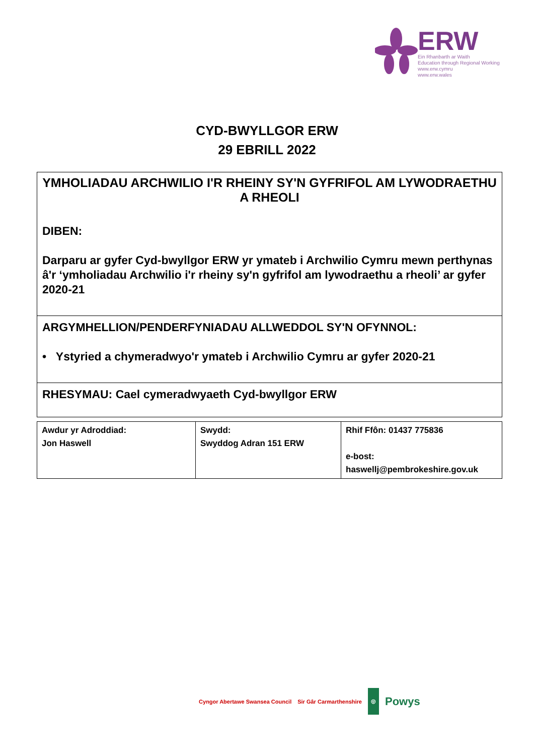ERW
Ein Rhanbarth ar Waith
Education through Regional Working
www.erw.cymru
www.erw.wales
CYD-BWYLLGOR ERW
29 EBRILL 2022
YMHOLIADAU ARCHWILIO I'R RHEINY SY'N GYFRIFOL AM LYWODRAETHU A RHEOLI
DIBEN:
Darparu ar gyfer Cyd-bwyllgor ERW yr ymateb i Archwilio Cymru mewn perthynas â'r ‘ymholiadau Archwilio i'r rheiny sy'n gyfrifol am lywodraethu a rheoli’ ar gyfer 2020-21
ARGYMHELLION/PENDERFYNIADAU ALLWEDDOL SY'N OFYNNOL:
• Ystyried a chymeradwyo'r ymateb i Archwilio Cymru ar gyfer 2020-21
RHESYMAU: Cael cymeradwyaeth Cyd-bwyllgor ERW
| Awdur yr Adroddiad: Jon Haswell | Swydd: Swyddog Adran 151 ERW | Rhif Ffôn: 01437 775836 e-bost: haswellj@pembrokeshire.gov.uk |
Cyngor Abertawe Swansea Council Sir Gâr Carmarthenshire ◎ Powys